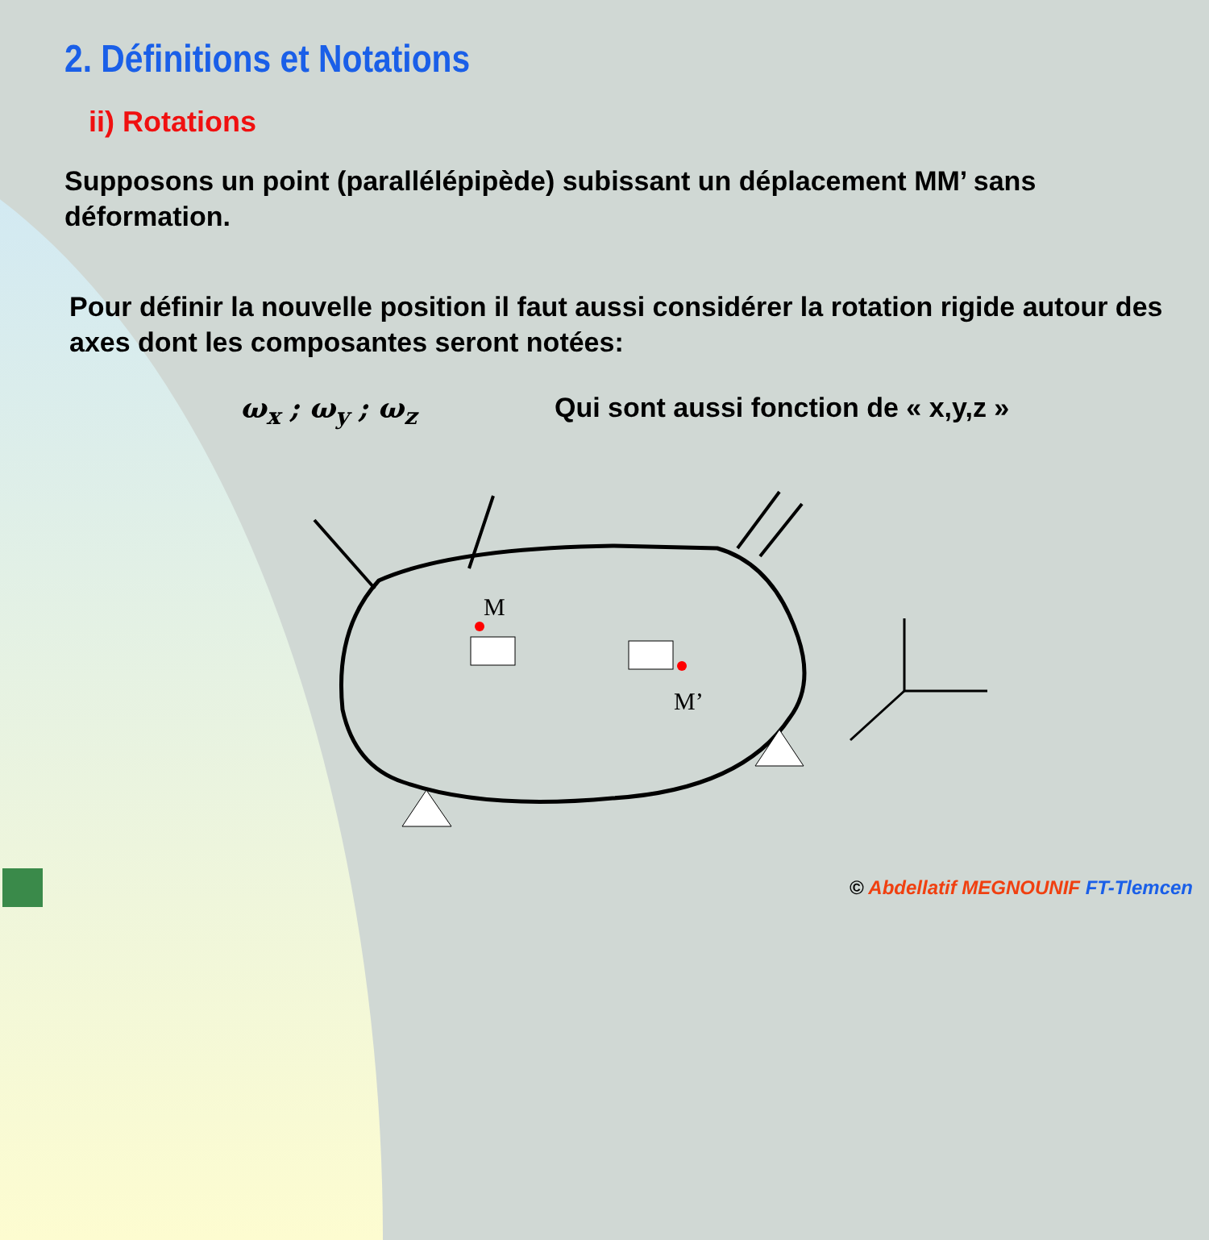2. Définitions et Notations
ii) Rotations
Supposons un point (parallélépipède) subissant un déplacement MM’ sans déformation.
Pour définir la nouvelle position il faut aussi considérer la rotation rigide autour des axes dont les composantes seront notées:
ω<sub>x</sub> ; ω<sub>y</sub> ; ω<sub>z</sub> Qui sont aussi fonction de « x,y,z »
M
M’
© Abdellatif MEGNOUNIF FT-Tlemcen